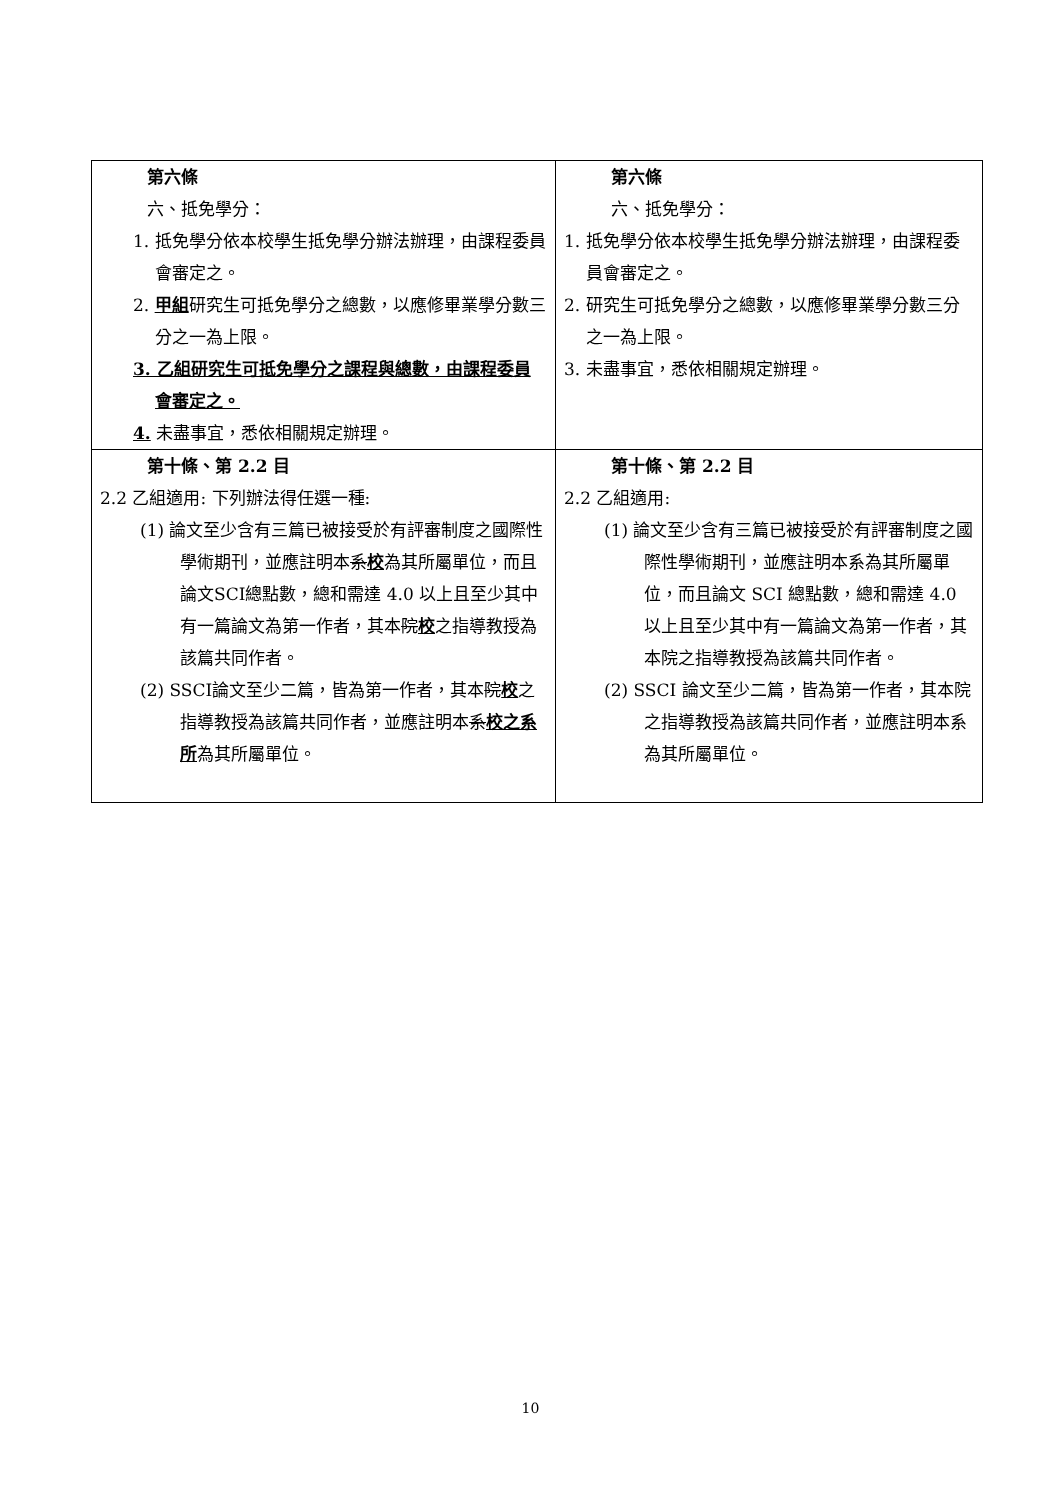| 第六條 六、抵免學分： 1. 抵免學分依本校學生抵免學分辦法辦理，由課程委員會審定之。 2. 甲組 研究生可抵免學分之總數，以應修畢業學分數三分之一為上限。 3. 乙組研究生可抵免學分之課程與總數，由課程委員會審定之。 4. 未盡事宜，悉依相關規定辦理。 | 第六條 六、抵免學分： 1. 抵免學分依本校學生抵免學分辦法辦理，由課程委員會審定之。 2. 研究生可抵免學分之總數，以應修畢業學分數三分之一為上限。 3. 未盡事宜，悉依相關規定辦理。 |
| 第十條、第 2.2 目 2.2 乙組適用: 下列辦法得任選一種: (1) 論文至少含有三篇已被接受於有評審制度之國際性學術期刊，並應註明本 系 校 為其所屬單位，而且論文SCI總點數，總和需達 4.0 以上且至少其中有一篇論文為第一作者，其本 院 校 之指導教授為該篇共同作者。 (2) SSCI論文至少二篇，皆為第一作者，其本 院 校 之指導教授為該篇共同作者，並應註明本 系 校之系所 為其所屬單位。 | 第十條、第 2.2 目 2.2 乙組適用: (1) 論文至少含有三篇已被接受於有評審制度之國際性學術期刊，並應註明本系為其所屬單位，而且論文 SCI 總點數，總和需達 4.0 以上且至少其中有一篇論文為第一作者，其本院之指導教授為該篇共同作者。 (2) SSCI 論文至少二篇，皆為第一作者，其本院之指導教授為該篇共同作者，並應註明本系為其所屬單位。 |
10